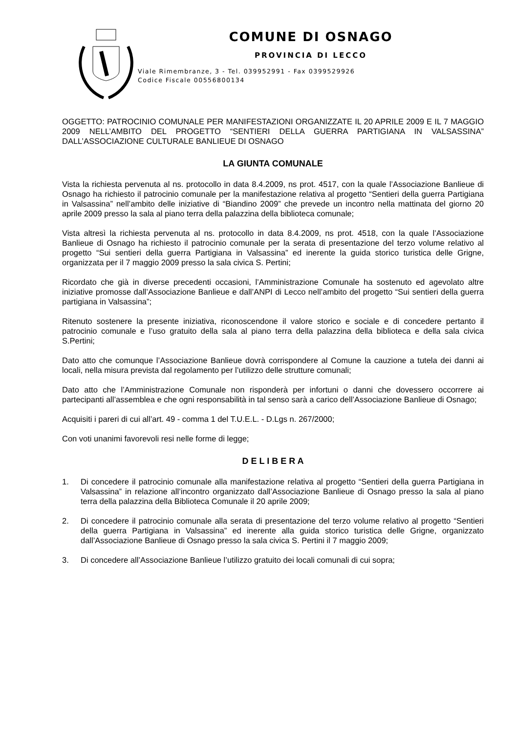COMUNE DI OSNAGO
PROVINCIA DI LECCO
Viale Rimembranze, 3 - Tel. 039952991 - Fax 0399529926
Codice Fiscale 00556800134
OGGETTO: PATROCINIO COMUNALE PER MANIFESTAZIONI ORGANIZZATE IL 20 APRILE 2009 E IL 7 MAGGIO 2009 NELL’AMBITO DEL PROGETTO “SENTIERI DELLA GUERRA PARTIGIANA IN VALSASSINA” DALL’ASSOCIAZIONE CULTURALE BANLIEUE DI OSNAGO
LA GIUNTA COMUNALE
Vista la richiesta pervenuta al ns. protocollo in data 8.4.2009, ns prot. 4517, con la quale l’Associazione Banlieue di Osnago ha richiesto il patrocinio comunale per la manifestazione relativa al progetto “Sentieri della guerra Partigiana in Valsassina” nell’ambito delle iniziative di “Biandino 2009” che prevede un incontro nella mattinata del giorno 20 aprile 2009 presso la sala al piano terra della palazzina della biblioteca comunale;
Vista altresì la richiesta pervenuta al ns. protocollo in data 8.4.2009, ns prot. 4518, con la quale l’Associazione Banlieue di Osnago ha richiesto il patrocinio comunale per la serata di presentazione del terzo volume relativo al progetto “Sui sentieri della guerra Partigiana in Valsassina” ed inerente la guida storico turistica delle Grigne, organizzata per il 7 maggio 2009 presso la sala civica S. Pertini;
Ricordato che già in diverse precedenti occasioni, l’Amministrazione Comunale ha sostenuto ed agevolato altre iniziative promosse dall’Associazione Banlieue e dall’ANPI di Lecco nell’ambito del progetto “Sui sentieri della guerra partigiana in Valsassina”;
Ritenuto sostenere la presente iniziativa, riconoscendone il valore storico e sociale e di concedere pertanto il patrocinio comunale e l’uso gratuito della sala al piano terra della palazzina della biblioteca e della sala civica S.Pertini;
Dato atto che comunque l’Associazione Banlieue dovrà corrispondere al Comune la cauzione a tutela dei danni ai locali, nella misura prevista dal regolamento per l’utilizzo delle strutture comunali;
Dato atto che l’Amministrazione Comunale non risponderà per infortuni o danni che dovessero occorrere ai partecipanti all’assemblea e che ogni responsabilità in tal senso sarà a carico dell’Associazione Banlieue di Osnago;
Acquisiti i pareri di cui all’art. 49 - comma 1 del T.U.E.L. - D.Lgs n. 267/2000;
Con voti unanimi favorevoli resi nelle forme di legge;
D E L I B E R A
1. Di concedere il patrocinio comunale alla manifestazione relativa al progetto “Sentieri della guerra Partigiana in Valsassina” in relazione all’incontro organizzato dall’Associazione Banlieue di Osnago presso la sala al piano terra della palazzina della Biblioteca Comunale il 20 aprile 2009;
2. Di concedere il patrocinio comunale alla serata di presentazione del terzo volume relativo al progetto “Sentieri della guerra Partigiana in Valsassina” ed inerente alla guida storico turistica delle Grigne, organizzato dall’Associazione Banlieue di Osnago presso la sala civica S. Pertini il 7 maggio 2009;
3. Di concedere all’Associazione Banlieue l’utilizzo gratuito dei locali comunali di cui sopra;